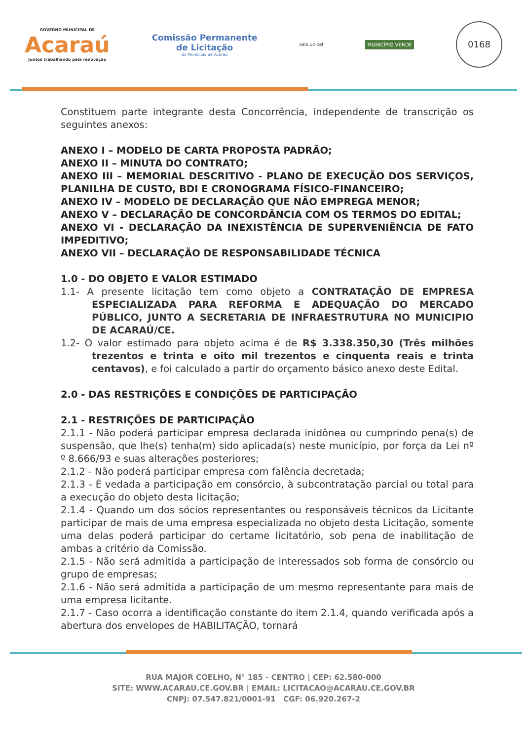GOVERNO MUNICIPAL DE
Acaraú
Juntos trabalhando pela renovação
Comissão Permanente
de Licitação
do Município de Acaraú
selo unicef
MUNICÍPIO VERDE
0168
Constituem parte integrante desta Concorrência, independente de transcrição os seguintes anexos:
ANEXO I – MODELO DE CARTA PROPOSTA PADRÃO;
ANEXO II – MINUTA DO CONTRATO;
ANEXO III – MEMORIAL DESCRITIVO - PLANO DE EXECUÇÃO DOS SERVIÇOS, PLANILHA DE CUSTO, BDI E CRONOGRAMA FÍSICO-FINANCEIRO;
ANEXO IV – MODELO DE DECLARAÇÃO QUE NÃO EMPREGA MENOR;
ANEXO V – DECLARAÇÃO DE CONCORDÂNCIA COM OS TERMOS DO EDITAL;
ANEXO VI - DECLARAÇÃO DA INEXISTÊNCIA DE SUPERVENIÊNCIA DE FATO IMPEDITIVO;
ANEXO VII – DECLARAÇÃO DE RESPONSABILIDADE TÉCNICA
1.0 - DO OBJETO E VALOR ESTIMADO
1.1- A presente licitação tem como objeto a CONTRATAÇÃO DE EMPRESA ESPECIALIZADA PARA REFORMA E ADEQUAÇÃO DO MERCADO PÚBLICO, JUNTO A SECRETARIA DE INFRAESTRUTURA NO MUNICIPIO DE ACARAÚ/CE.
1.2- O valor estimado para objeto acima é de R$ 3.338.350,30 (Três milhões trezentos e trinta e oito mil trezentos e cinquenta reais e trinta centavos), e foi calculado a partir do orçamento básico anexo deste Edital.
2.0 - DAS RESTRIÇÕES E CONDIÇÕES DE PARTICIPAÇÃO
2.1 - RESTRIÇÕES DE PARTICIPAÇÃO
2.1.1 - Não poderá participar empresa declarada inidônea ou cumprindo pena(s) de suspensão, que lhe(s) tenha(m) sido aplicada(s) neste município, por força da Lei nº º 8.666/93 e suas alterações posteriores;
2.1.2 - Não poderá participar empresa com falência decretada;
2.1.3 - É vedada a participação em consórcio, à subcontratação parcial ou total para a execução do objeto desta licitação;
2.1.4 - Quando um dos sócios representantes ou responsáveis técnicos da Licitante participar de mais de uma empresa especializada no objeto desta Licitação, somente uma delas poderá participar do certame licitatório, sob pena de inabilitação de ambas a critério da Comissão.
2.1.5 - Não será admitida a participação de interessados sob forma de consórcio ou grupo de empresas;
2.1.6 - Não será admitida a participação de um mesmo representante para mais de uma empresa licitante.
2.1.7 - Caso ocorra a identificação constante do item 2.1.4, quando verificada após a abertura dos envelopes de HABILITAÇÃO, tornará
RUA MAJOR COELHO, N° 185 - CENTRO | CEP: 62.580-000
SITE: WWW.ACARAU.CE.GOV.BR | EMAIL: LICITACAO@ACARAU.CE.GOV.BR
CNPJ: 07.547.821/0001-91 CGF: 06.920.267-2